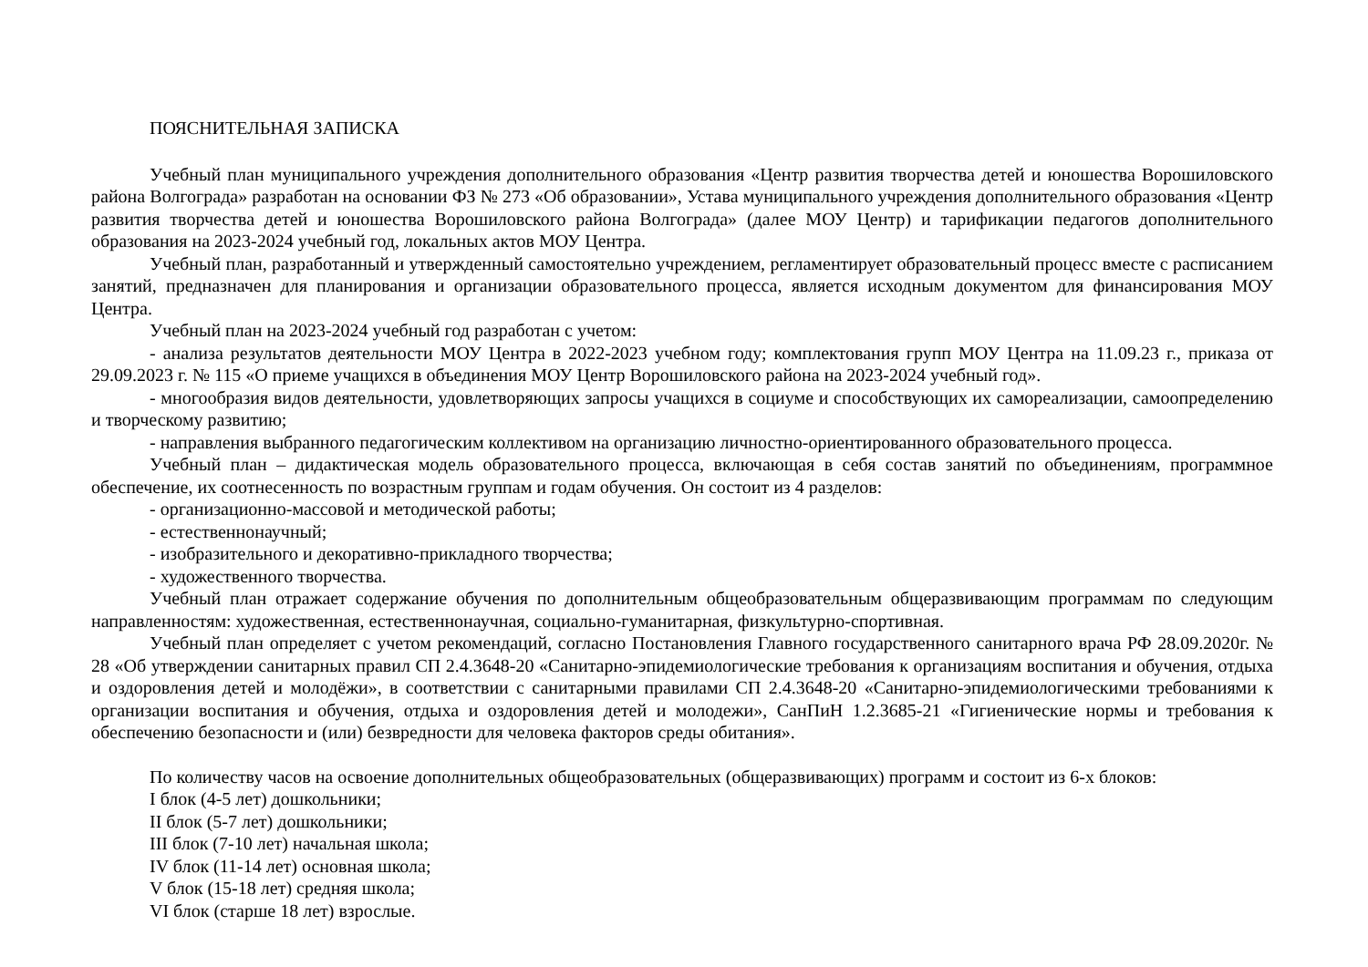ПОЯСНИТЕЛЬНАЯ ЗАПИСКА
Учебный план муниципального учреждения дополнительного образования «Центр развития творчества детей и юношества Ворошиловского района Волгограда» разработан на основании ФЗ № 273 «Об образовании», Устава муниципального учреждения дополнительного образования «Центр развития творчества детей и юношества Ворошиловского района Волгограда» (далее МОУ Центр) и тарификации педагогов дополнительного образования на 2023-2024 учебный год, локальных актов МОУ Центра.
Учебный план, разработанный и утвержденный самостоятельно учреждением, регламентирует образовательный процесс вместе с расписанием занятий, предназначен для планирования и организации образовательного процесса, является исходным документом для финансирования МОУ Центра.
Учебный план на 2023-2024 учебный год разработан с учетом:
- анализа результатов деятельности МОУ Центра в 2022-2023 учебном году; комплектования групп МОУ Центра на 11.09.23 г., приказа от 29.09.2023 г. № 115 «О приеме учащихся в объединения МОУ Центр Ворошиловского района на 2023-2024 учебный год».
- многообразия видов деятельности, удовлетворяющих запросы учащихся в социуме и способствующих их самореализации, самоопределению и творческому развитию;
- направления выбранного педагогическим коллективом на организацию личностно-ориентированного образовательного процесса.
Учебный план – дидактическая модель образовательного процесса, включающая в себя состав занятий по объединениям, программное обеспечение, их соотнесенность по возрастным группам и годам обучения. Он состоит из 4 разделов:
- организационно-массовой и методической работы;
- естественнонаучный;
- изобразительного и декоративно-прикладного творчества;
- художественного творчества.
Учебный план отражает содержание обучения по дополнительным общеобразовательным общеразвивающим программам по следующим направленностям: художественная, естественнонаучная, социально-гуманитарная, физкультурно-спортивная.
Учебный план определяет с учетом рекомендаций, согласно Постановления Главного государственного санитарного врача РФ 28.09.2020г. № 28 «Об утверждении санитарных правил СП 2.4.3648-20 «Санитарно-эпидемиологические требования к организациям воспитания и обучения, отдыха и оздоровления детей и молодёжи», в соответствии с санитарными правилами СП 2.4.3648-20 «Санитарно-эпидемиологическими требованиями к организации воспитания и обучения, отдыха и оздоровления детей и молодежи», СанПиН 1.2.3685-21 «Гигиенические нормы и требования к обеспечению безопасности и (или) безвредности для человека факторов среды обитания».
По количеству часов на освоение дополнительных общеобразовательных (общеразвивающих) программ и состоит из 6-х блоков:
I блок (4-5 лет) дошкольники;
II блок (5-7 лет) дошкольники;
III блок (7-10 лет) начальная школа;
IV блок (11-14 лет) основная школа;
V блок (15-18 лет) средняя школа;
VI блок (старше 18 лет) взрослые.